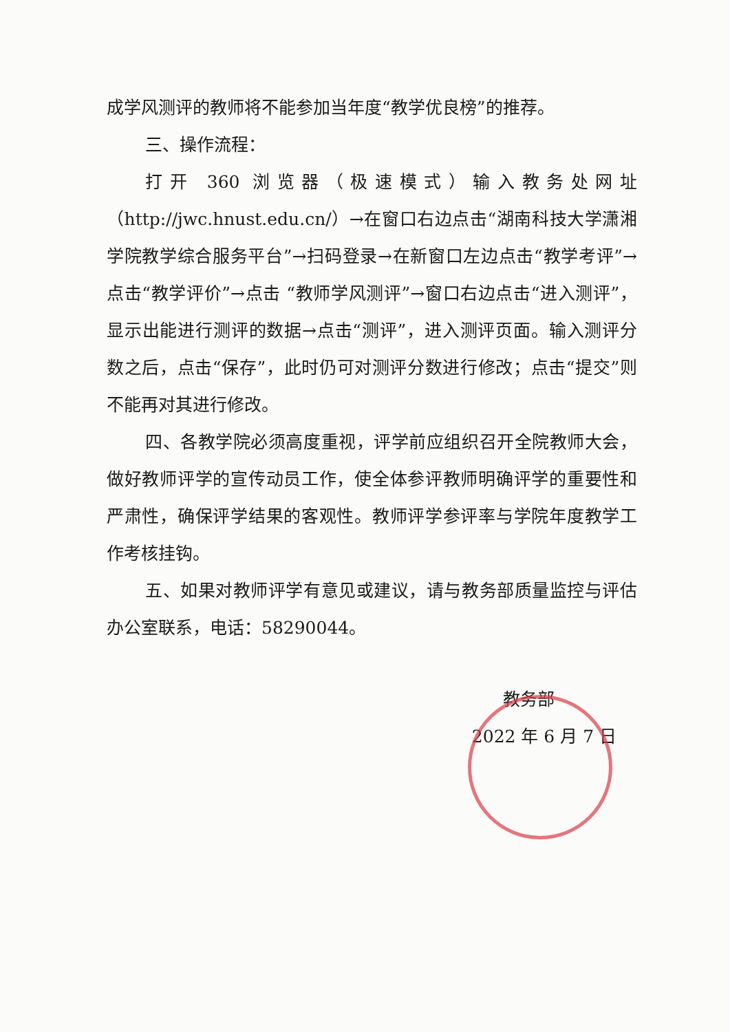成学风测评的教师将不能参加当年度“教学优良榜”的推荐。
三、操作流程：
打开 360 浏览器（极速模式）输入教务处网址（http://jwc.hnust.edu.cn/）→在窗口右边点击“湖南科技大学潇湘学院教学综合服务平台”→扫码登录→在新窗口左边点击“教学考评”→ 点击“教学评价”→点击 “教师学风测评”→窗口右边点击“进入测评”，显示出能进行测评的数据→点击“测评”，进入测评页面。输入测评分数之后，点击“保存”，此时仍可对测评分数进行修改；点击“提交”则不能再对其进行修改。
四、各教学院必须高度重视，评学前应组织召开全院教师大会，做好教师评学的宣传动员工作，使全体参评教师明确评学的重要性和严肃性，确保评学结果的客观性。教师评学参评率与学院年度教学工作考核挂钩。
五、如果对教师评学有意见或建议，请与教务部质量监控与评估办公室联系，电话：58290044。
教务部
2022 年 6 月 7 日